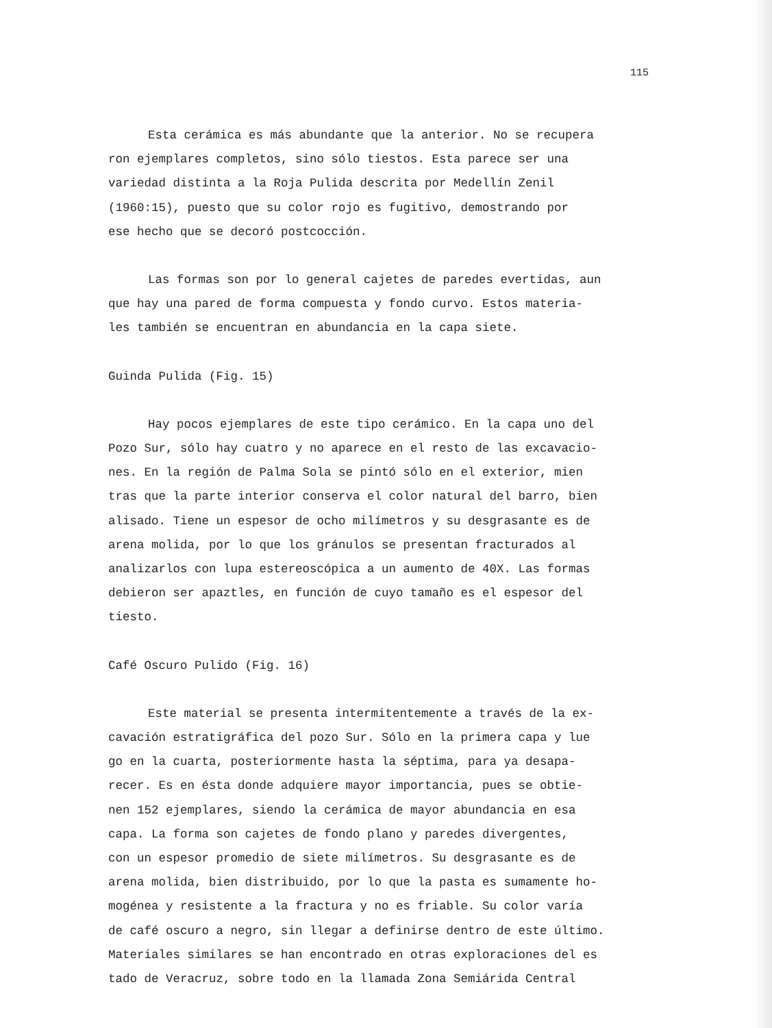115
Esta cerámica es más abundante que la anterior. No se recupera
ron ejemplares completos, sino sólo tiestos. Esta parece ser una
variedad distinta a la Roja Pulida descrita por Medellín Zenil
(1960:15), puesto que su color rojo es fugitivo, demostrando por
ese hecho que se decoró postcocción.
Las formas son por lo general cajetes de paredes evertidas, aun
que hay una pared de forma compuesta y fondo curvo. Estos materia-
les también se encuentran en abundancia en la capa siete.
Guinda Pulida (Fig. 15)
Hay pocos ejemplares de este tipo cerámico. En la capa uno del
Pozo Sur, sólo hay cuatro y no aparece en el resto de las excavacio-
nes. En la región de Palma Sola se pintó sólo en el exterior, mien
tras que la parte interior conserva el color natural del barro, bien
alisado. Tiene un espesor de ocho milímetros y su desgrasante es de
arena molida, por lo que los gránulos se presentan fracturados al
analizarlos con lupa estereoscópica a un aumento de 40X. Las formas
debieron ser apaztles, en función de cuyo tamaño es el espesor del
tiesto.
Café Oscuro Pulido (Fig. 16)
Este material se presenta intermitentemente a través de la ex-
cavación estratigráfica del pozo Sur. Sólo en la primera capa y lue
go en la cuarta, posteriormente hasta la séptima, para ya desapa-
recer. Es en ésta donde adquiere mayor importancia, pues se obtie-
nen 152 ejemplares, siendo la cerámica de mayor abundancia en esa
capa. La forma son cajetes de fondo plano y paredes divergentes,
con un espesor promedio de siete milímetros. Su desgrasante es de
arena molida, bien distribuido, por lo que la pasta es sumamente ho-
mogénea y resistente a la fractura y no es friable. Su color varía
de café oscuro a negro, sin llegar a definirse dentro de este último.
Materiales similares se han encontrado en otras exploraciones del es
tado de Veracruz, sobre todo en la llamada Zona Semiárida Central